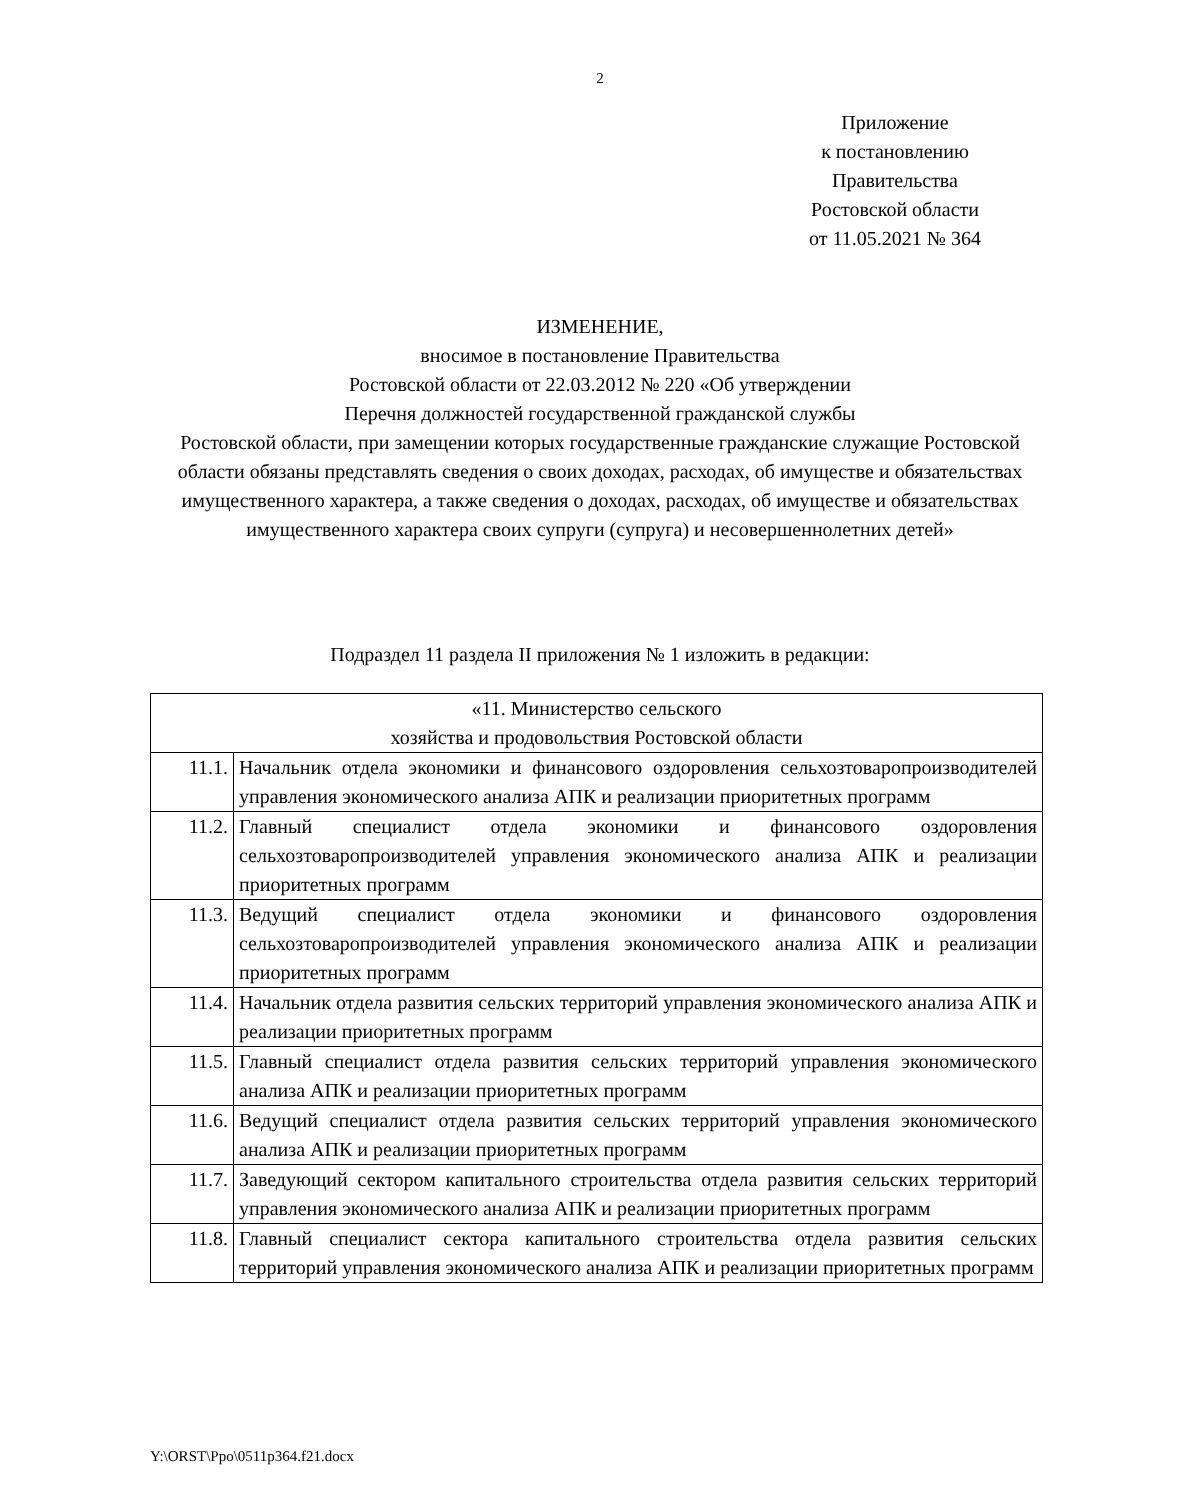2
Приложение
к постановлению
Правительства
Ростовской области
от 11.05.2021 № 364
ИЗМЕНЕНИЕ,
вносимое в постановление Правительства
Ростовской области от 22.03.2012 № 220 «Об утверждении
Перечня должностей государственной гражданской службы
Ростовской области, при замещении которых государственные гражданские служащие Ростовской области обязаны представлять сведения о своих доходах, расходах, об имуществе и обязательствах имущественного характера, а также сведения о доходах, расходах, об имуществе и обязательствах имущественного характера своих супруги (супруга) и несовершеннолетних детей»
Подраздел 11 раздела II приложения № 1 изложить в редакции:
| «11. Министерство сельского хозяйства и продовольствия Ростовской области | |
| 11.1. | Начальник отдела экономики и финансового оздоровления сельхозтоваропроизводителей управления экономического анализа АПК и реализации приоритетных программ |
| 11.2. | Главный специалист отдела экономики и финансового оздоровления сельхозтоваропроизводителей управления экономического анализа АПК и реализации приоритетных программ |
| 11.3. | Ведущий специалист отдела экономики и финансового оздоровления сельхозтоваропроизводителей управления экономического анализа АПК и реализации приоритетных программ |
| 11.4. | Начальник отдела развития сельских территорий управления экономического анализа АПК и реализации приоритетных программ |
| 11.5. | Главный специалист отдела развития сельских территорий управления экономического анализа АПК и реализации приоритетных программ |
| 11.6. | Ведущий специалист отдела развития сельских территорий управления экономического анализа АПК и реализации приоритетных программ |
| 11.7. | Заведующий сектором капитального строительства отдела развития сельских территорий управления экономического анализа АПК и реализации приоритетных программ |
| 11.8. | Главный специалист сектора капитального строительства отдела развития сельских территорий управления экономического анализа АПК и реализации приоритетных программ |
Y:\ORST\Ppo\0511p364.f21.docx